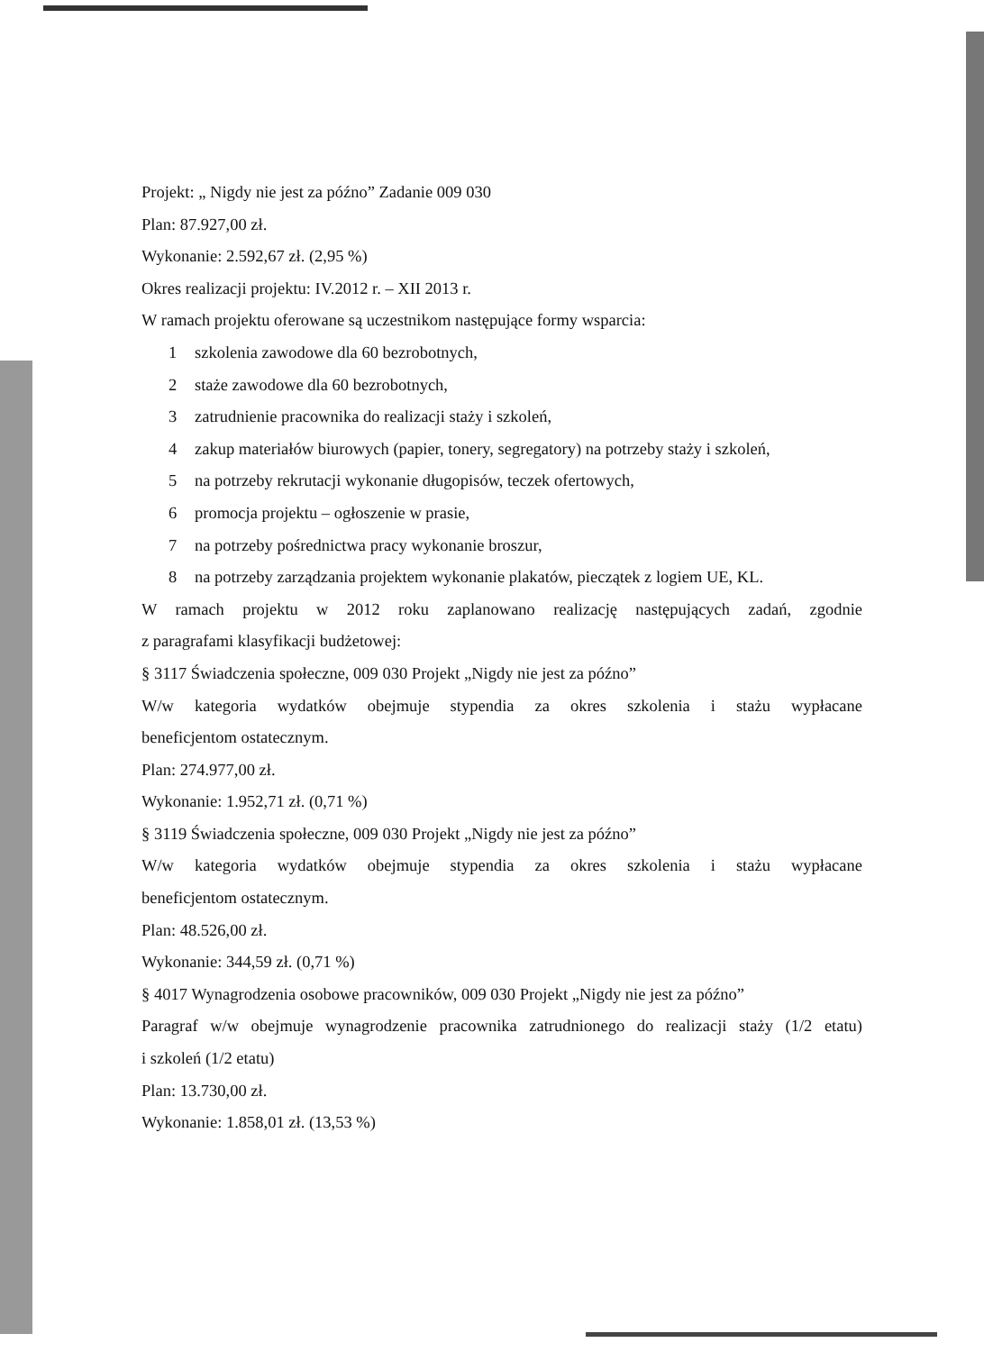Projekt: „ Nigdy nie jest za późno” Zadanie 009 030
Plan: 87.927,00 zł.
Wykonanie: 2.592,67 zł. (2,95 %)
Okres realizacji projektu: IV.2012 r. – XII 2013 r.
W ramach projektu oferowane są uczestnikom następujące formy wsparcia:
1 szkolenia zawodowe dla 60 bezrobotnych,
2 staże zawodowe dla 60 bezrobotnych,
3 zatrudnienie pracownika do realizacji staży i szkoleń,
4 zakup materiałów biurowych (papier, tonery, segregatory) na potrzeby staży i szkoleń,
5 na potrzeby rekrutacji wykonanie długopisów, teczek ofertowych,
6 promocja projektu – ogłoszenie w prasie,
7 na potrzeby pośrednictwa pracy wykonanie broszur,
8 na potrzeby zarządzania projektem wykonanie plakatów, pieczątek z logiem UE, KL.
W ramach projektu w 2012 roku zaplanowano realizację następujących zadań, zgodnie
z paragrafami klasyfikacji budżetowej:
§ 3117 Świadczenia społeczne, 009 030 Projekt „Nigdy nie jest za późno”
W/w kategoria wydatków obejmuje stypendia za okres szkolenia i stażu wypłacane
beneficjentom ostatecznym.
Plan: 274.977,00 zł.
Wykonanie: 1.952,71 zł. (0,71 %)
§ 3119 Świadczenia społeczne, 009 030 Projekt „Nigdy nie jest za późno”
W/w kategoria wydatków obejmuje stypendia za okres szkolenia i stażu wypłacane
beneficjentom ostatecznym.
Plan: 48.526,00 zł.
Wykonanie: 344,59 zł. (0,71 %)
§ 4017 Wynagrodzenia osobowe pracowników, 009 030 Projekt „Nigdy nie jest za późno”
Paragraf w/w obejmuje wynagrodzenie pracownika zatrudnionego do realizacji staży (1/2 etatu)
i szkoleń (1/2 etatu)
Plan: 13.730,00 zł.
Wykonanie: 1.858,01 zł. (13,53 %)